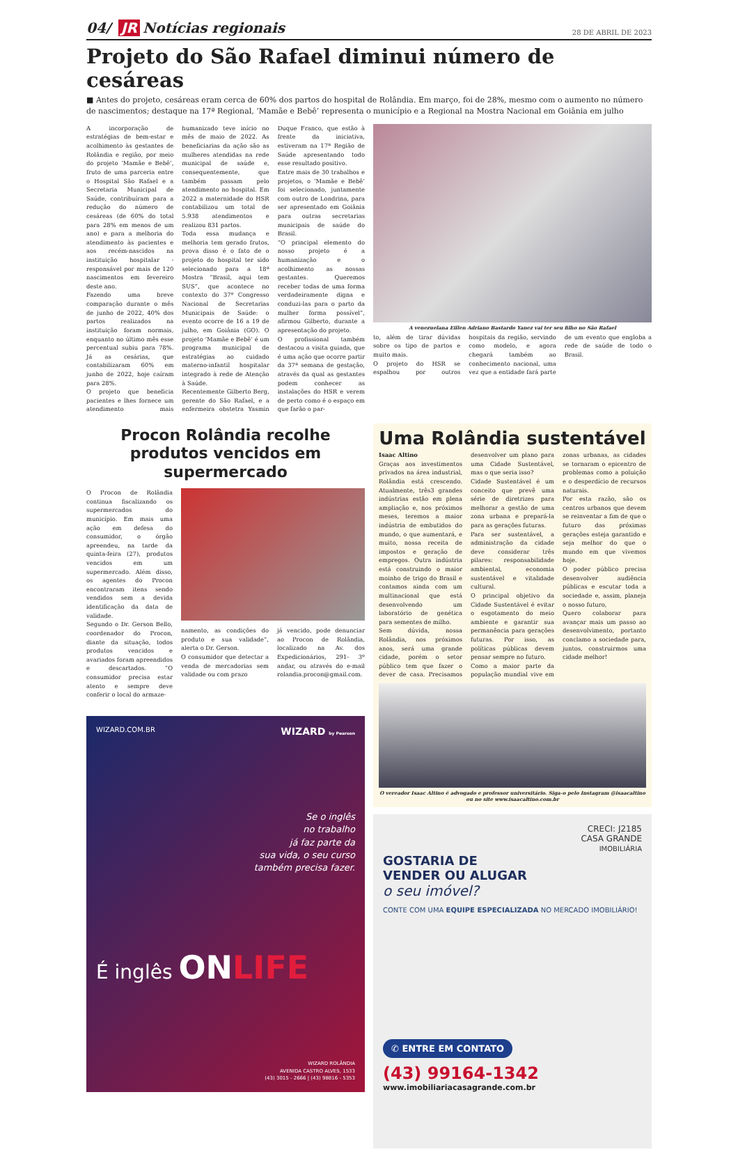04/ JR Notícias regionais
28 DE ABRIL DE 2023
Projeto do São Rafael diminui número de cesáreas
■ Antes do projeto, cesáreas eram cerca de 60% dos partos do hospital de Rolândia. Em março, foi de 28%, mesmo com o aumento no número de nascimentos; destaque na 17ª Regional, ‘Mamãe e Bebê’ representa o município e a Regional na Mostra Nacional em Goiânia em julho
A incorporação de estratégias de bem-estar e acolhimento às gestantes de Rolândia e região, por meio do projeto ‘Mamãe e Bebê’, fruto de uma parceria entre o Hospital São Rafael e a Secretaria Municipal de Saúde, contribuíram para a redução do número de cesáreas (de 60% do total para 28% em menos de um ano) e para a melhoria do atendimento às pacientes e aos recém-nascidos na instituição hospitalar - responsável por mais de 120 nascimentos em fevereiro deste ano.
Fazendo uma breve comparação durante o mês de junho de 2022, 40% dos partos realizados na instituição foram normais, enquanto no último mês esse percentual subiu para 78%. Já as cesárias, que contabilizaram 60% em junho de 2022, hoje caíram para 28%.
O projeto que beneficia pacientes e lhes fornece um atendimento mais humanizado teve início no mês de maio de 2022. As beneficiarias da ação são as mulheres atendidas na rede municipal de saúde e, consequentemente, que também passam pelo atendimento no hospital. Em 2022 a maternidade do HSR contabilizou um total de 5.938 atendimentos e realizou 831 partos.
Toda essa mudança e melhoria tem gerado frutos, prova disso é o fato de o projeto do hospital ter sido selecionado para a 18ª Mostra “Brasil, aqui tem SUS”, que acontece no contexto do 37º Congresso Nacional de Secretarias Municipais de Saúde: o evento ocorre de 16 a 19 de julho, em Goiânia (GO). O projeto ‘Mamãe e Bebê’ é um programa municipal de estratégias ao cuidado materno-infantil hospitalar integrado à rede de Atenção à Saúde.
Recentemente Gilberto Berg, gerente do São Rafael, e a enfermeira obstetra Yasmin Duque Franco, que estão à frente da iniciativa, estiveram na 17ª Região de Saúde apresentando todo esse resultado positivo.
Entre mais de 30 trabalhos e projetos, o ‘Mamãe e Bebê’ foi selecionado, juntamente com outro de Londrina, para ser apresentado em Goiânia para outras secretarias municipais de saúde do Brasil.
“O principal elemento do nosso projeto é a humanização e o acolhimento as nossas gestantes. Queremos receber todas de uma forma verdadeiramente digna e conduzi-las para o parto da mulher forma possível”, afirmou Gilberto, durante a apresentação do projeto.
O profissional também destacou a visita guiada, que é uma ação que ocorre partir da 37ª semana de gestação, através da qual as gestantes podem conhecer as instalações do HSR e verem de perto como é o espaço em que farão o par-
A venezuelana Eillen Adriano Bastardo Yanez vai ter seu filho no São Rafael
to, além de tirar dúvidas sobre os tipo de partos e muito mais.
O projeto do HSR se espalhou por outros hospitais da região, servindo como modelo, e agora chegará também ao conhecimento nacional, uma vez que a entidade fará parte de um evento que engloba a rede de saúde de todo o Brasil.
Procon Rolândia recolhe produtos vencidos em supermercado
O Procon de Rolândia continua fiscalizando os supermercados do município. Em mais uma ação em defesa do consumidor, o órgão apreendeu, na tarde da quinta-feira (27), produtos vencidos em um supermercado. Além disso, os agentes do Procon encontraram itens sendo vendidos sem a devida identificação da data de validade.
Segundo o Dr. Gerson Bello, coordenador do Procon, diante da situação, todos produtos vencidos e avariados foram apreendidos e descartados. “O consumidor precisa estar atento e sempre deve conferir o local do armaze-
namento, as condições do produto e sua validade”, alerta o Dr. Gerson.
O consumidor que detectar a venda de mercadorias sem validade ou com prazo
já vencido, pode denunciar ao Procon de Rolândia, localizado na Av. dos Expedicionários, 291- 3º andar, ou através do e-mail rolandia.procon@gmail.com.
WIZARD.COM.BR WIZARD by Pearson
Se o inglês
no trabalho
já faz parte da
sua vida, o seu curso
também precisa fazer.
É inglês ONLIFE
WIZARD ROLÂNDIA
AVENIDA CASTRO ALVES, 1533
(43) 3015 - 2666 | (43) 98816 - 5353
Uma Rolândia sustentável
Isaac Altino
Graças aos investimentos privados na área industrial, Rolândia está crescendo. Atualmente, três3 grandes indústrias estão em plena ampliação e, nos próximos meses, teremos a maior indústria de embutidos do mundo, o que aumentará, e muito, nossa receita de impostos e geração de empregos. Outra indústria está construindo o maior moinho de trigo do Brasil e contamos ainda com um multinacional que está desenvolvendo um laboratório de genética para sementes de milho.
Sem dúvida, nossa Rolândia, nos próximos anos, será uma grande cidade, porém o setor público tem que fazer o dever de casa. Precisamos desenvolver um plano para uma Cidade Sustentável, mas o que seria isso?
Cidade Sustentável é um conceito que prevê uma série de diretrizes para melhorar a gestão de uma zona urbana e prepará-la para as gerações futuras.
Para ser sustentável, a administração da cidade deve considerar três pilares: responsabilidade ambiental, economia sustentável e vitalidade cultural.
O principal objetivo da Cidade Sustentável é evitar o esgotamento do meio ambiente e garantir sua permanência para gerações futuras. Por isso, as políticas públicas devem pensar sempre no futuro.
Como a maior parte da população mundial vive em zonas urbanas, as cidades se tornaram o epicentro de problemas como a poluição e o desperdício de recursos naturais.
Por esta razão, são os centros urbanos que devem se reinventar a fim de que o futuro das próximas gerações esteja garantido e seja melhor do que o mundo em que vivemos hoje.
O poder público precisa desenvolver audiência públicas e escutar toda a sociedade e, assim, planeja o nosso futuro,
Quero colaborar para avançar mais um passo ao desenvolvimento, portanto conclamo a sociedade para, juntos, construirmos uma cidade melhor!
O vereador Isaac Altino é advogado e professor universitário. Siga-o pelo Instagram @isaacaltino ou no site www.isaacaltino.com.br
CRECI: J2185
CASA GRANDE
IMOBILIÁRIA
GOSTARIA DE
VENDER OU ALUGAR
o seu imóvel?
CONTE COM UMA EQUIPE ESPECIALIZADA NO MERCADO IMOBILIÁRIO!
✆ ENTRE EM CONTATO
(43) 99164-1342
www.imobiliariacasagrande.com.br